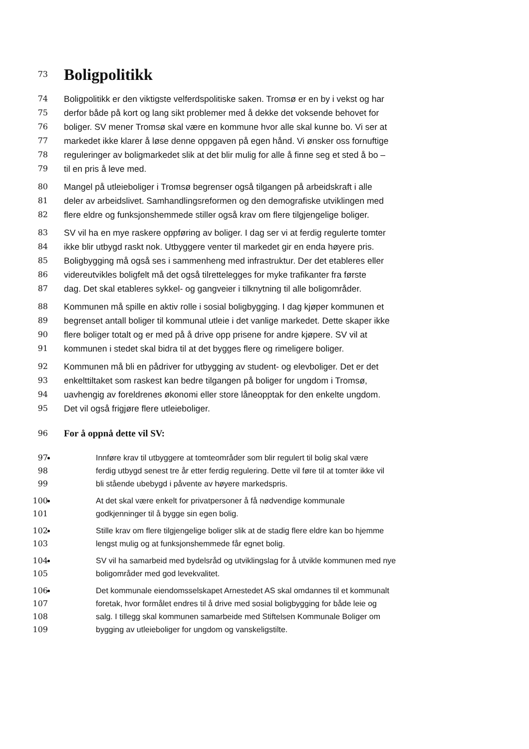73
Boligpolitikk
74 Boligpolitikk er den viktigste velferdspolitiske saken. Tromsø er en by i vekst og har
75 derfor både på kort og lang sikt problemer med å dekke det voksende behovet for
76 boliger. SV mener Tromsø skal være en kommune hvor alle skal kunne bo. Vi ser at
77 markedet ikke klarer å løse denne oppgaven på egen hånd. Vi ønsker oss fornuftige
78 reguleringer av boligmarkedet slik at det blir mulig for alle å finne seg et sted å bo –
79 til en pris å leve med.
80 Mangel på utleieboliger i Tromsø begrenser også tilgangen på arbeidskraft i alle
81 deler av arbeidslivet. Samhandlingsreformen og den demografiske utviklingen med
82 flere eldre og funksjonshemmede stiller også krav om flere tilgjengelige boliger.
83 SV vil ha en mye raskere oppføring av boliger. I dag ser vi at ferdig regulerte tomter
84 ikke blir utbygd raskt nok. Utbyggere venter til markedet gir en enda høyere pris.
85 Boligbygging må også ses i sammenheng med infrastruktur. Der det etableres eller
86 videreutvikles boligfelt må det også tilrettelegges for myke trafikanter fra første
87 dag. Det skal etableres sykkel- og gangveier i tilknytning til alle boligområder.
88 Kommunen må spille en aktiv rolle i sosial boligbygging. I dag kjøper kommunen et
89 begrenset antall boliger til kommunal utleie i det vanlige markedet. Dette skaper ikke
90 flere boliger totalt og er med på å drive opp prisene for andre kjøpere. SV vil at
91 kommunen i stedet skal bidra til at det bygges flere og rimeligere boliger.
92 Kommunen må bli en pådriver for utbygging av student- og elevboliger. Det er det
93 enkelttiltaket som raskest kan bedre tilgangen på boliger for ungdom i Tromsø,
94 uavhengig av foreldrenes økonomi eller store låneopptak for den enkelte ungdom.
95 Det vil også frigjøre flere utleieboliger.
96
For å oppnå dette vil SV:
97 Innføre krav til utbyggere at tomteområder som blir regulert til bolig skal være
98 ferdig utbygd senest tre år etter ferdig regulering. Dette vil føre til at tomter ikke vil
99 bli stående ubebygd i påvente av høyere markedspris.
100 At det skal være enkelt for privatpersoner å få nødvendige kommunale
101 godkjenninger til å bygge sin egen bolig.
102 Stille krav om flere tilgjengelige boliger slik at de stadig flere eldre kan bo hjemme
103 lengst mulig og at funksjonshemmede får egnet bolig.
104 SV vil ha samarbeid med bydelsråd og utviklingslag for å utvikle kommunen med nye
105 boligområder med god levekvalitet.
106 Det kommunale eiendomsselskapet Arnestedet AS skal omdannes til et kommunalt
107 foretak, hvor formålet endres til å drive med sosial boligbygging for både leie og
108 salg. I tillegg skal kommunen samarbeide med Stiftelsen Kommunale Boliger om
109 bygging av utleieboliger for ungdom og vanskeligstilte.